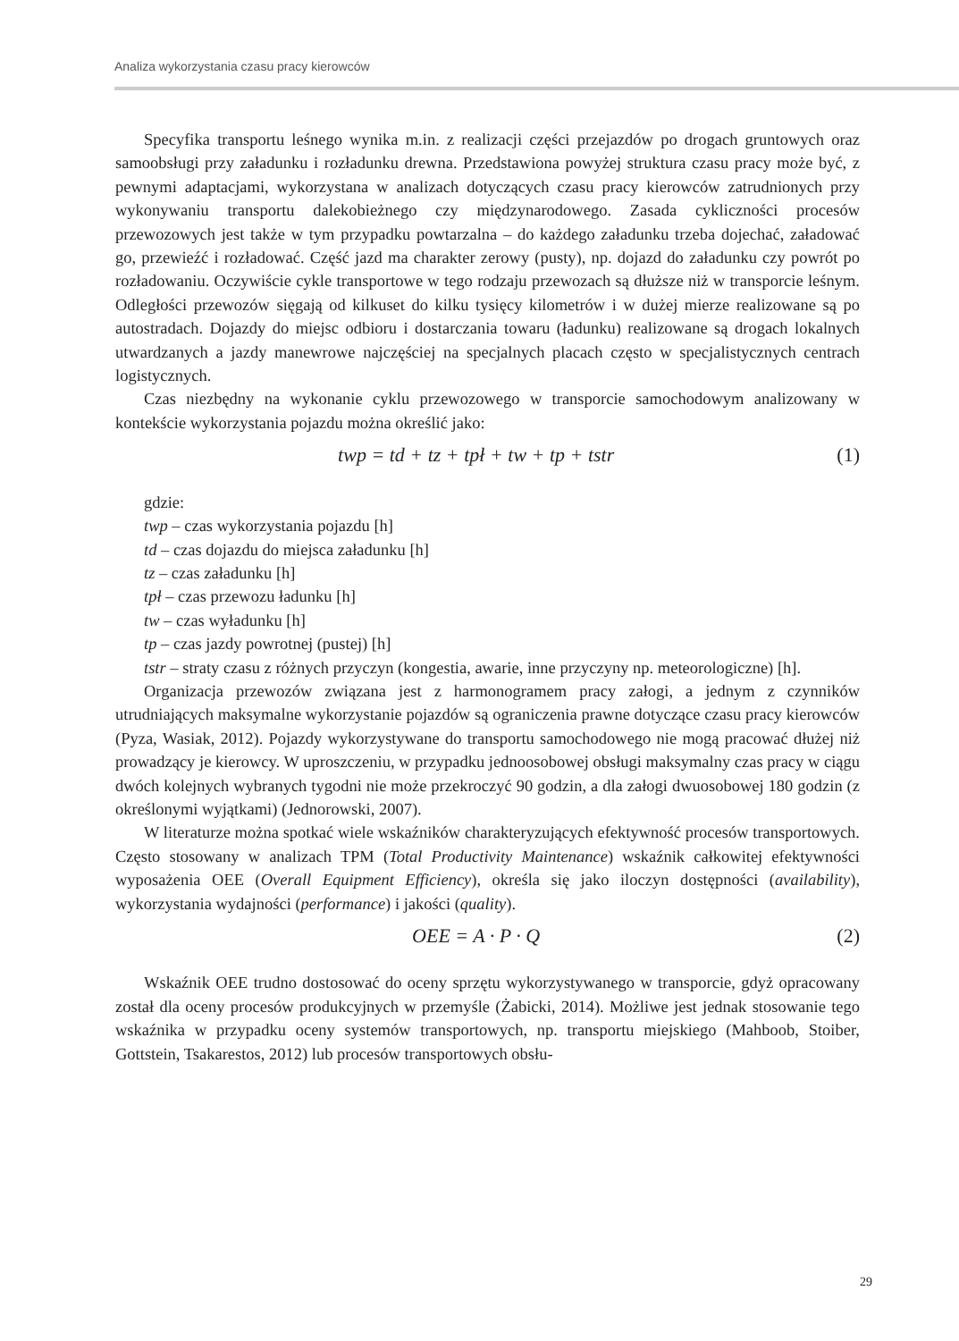Analiza wykorzystania czasu pracy kierowców
Specyfika transportu leśnego wynika m.in. z realizacji części przejazdów po drogach gruntowych oraz samoobsługi przy załadunku i rozładunku drewna. Przedstawiona powyżej struktura czasu pracy może być, z pewnymi adaptacjami, wykorzystana w analizach dotyczących czasu pracy kierowców zatrudnionych przy wykonywaniu transportu dalekobieżnego czy międzynarodowego. Zasada cykliczności procesów przewozowych jest także w tym przypadku powtarzalna – do każdego załadunku trzeba dojechać, załadować go, przewieźć i rozładować. Część jazd ma charakter zerowy (pusty), np. dojazd do załadunku czy powrót po rozładowaniu. Oczywiście cykle transportowe w tego rodzaju przewozach są dłuższe niż w transporcie leśnym. Odległości przewozów sięgają od kilkuset do kilku tysięcy kilometrów i w dużej mierze realizowane są po autostradach. Dojazdy do miejsc odbioru i dostarczania towaru (ładunku) realizowane są drogach lokalnych utwardzanych a jazdy manewrowe najczęściej na specjalnych placach często w specjalistycznych centrach logistycznych.
Czas niezbędny na wykonanie cyklu przewozowego w transporcie samochodowym analizowany w kontekście wykorzystania pojazdu można określić jako:
twp = td + tz + tpł + tw + tp + tstr (1)
gdzie:
twp – czas wykorzystania pojazdu [h]
td – czas dojazdu do miejsca załadunku [h]
tz – czas załadunku [h]
tpł – czas przewozu ładunku [h]
tw – czas wyładunku [h]
tp – czas jazdy powrotnej (pustej) [h]
tstr – straty czasu z różnych przyczyn (kongestia, awarie, inne przyczyny np. meteorologiczne) [h].
Organizacja przewozów związana jest z harmonogramem pracy załogi, a jednym z czynników utrudniających maksymalne wykorzystanie pojazdów są ograniczenia prawne dotyczące czasu pracy kierowców (Pyza, Wasiak, 2012). Pojazdy wykorzystywane do transportu samochodowego nie mogą pracować dłużej niż prowadzący je kierowcy. W uproszczeniu, w przypadku jednoosobowej obsługi maksymalny czas pracy w ciągu dwóch kolejnych wybranych tygodni nie może przekroczyć 90 godzin, a dla załogi dwuosobowej 180 godzin (z określonymi wyjątkami) (Jednorowski, 2007).
W literaturze można spotkać wiele wskaźników charakteryzujących efektywność procesów transportowych. Często stosowany w analizach TPM (Total Productivity Maintenance) wskaźnik całkowitej efektywności wyposażenia OEE (Overall Equipment Efficiency), określa się jako iloczyn dostępności (availability), wykorzystania wydajności (performance) i jakości (quality).
OEE = A · P · Q (2)
Wskaźnik OEE trudno dostosować do oceny sprzętu wykorzystywanego w transporcie, gdyż opracowany został dla oceny procesów produkcyjnych w przemyśle (Żabicki, 2014). Możliwe jest jednak stosowanie tego wskaźnika w przypadku oceny systemów transportowych, np. transportu miejskiego (Mahboob, Stoiber, Gottstein, Tsakarestos, 2012) lub procesów transportowych obsłu-
29